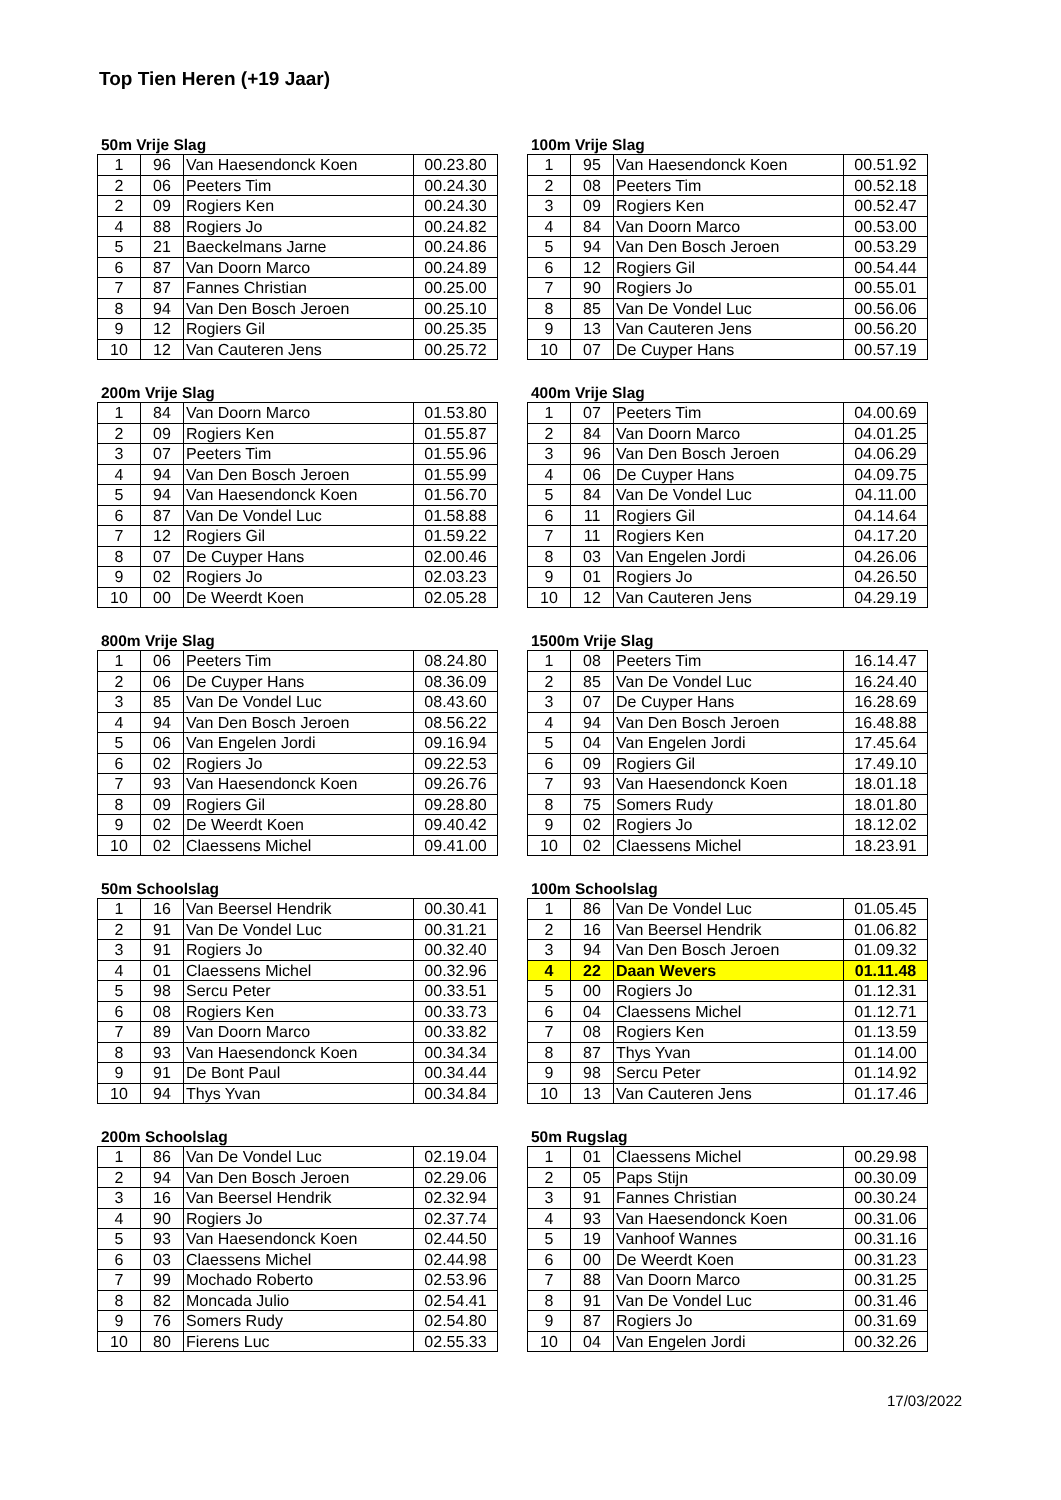Top Tien Heren (+19 Jaar)
50m Vrije Slag
| 1 | 96 | Van Haesendonck Koen | 00.23.80 |
| 2 | 06 | Peeters Tim | 00.24.30 |
| 2 | 09 | Rogiers Ken | 00.24.30 |
| 4 | 88 | Rogiers Jo | 00.24.82 |
| 5 | 21 | Baeckelmans Jarne | 00.24.86 |
| 6 | 87 | Van Doorn Marco | 00.24.89 |
| 7 | 87 | Fannes Christian | 00.25.00 |
| 8 | 94 | Van Den Bosch Jeroen | 00.25.10 |
| 9 | 12 | Rogiers Gil | 00.25.35 |
| 10 | 12 | Van Cauteren Jens | 00.25.72 |
100m Vrije Slag
| 1 | 95 | Van Haesendonck Koen | 00.51.92 |
| 2 | 08 | Peeters Tim | 00.52.18 |
| 3 | 09 | Rogiers Ken | 00.52.47 |
| 4 | 84 | Van Doorn Marco | 00.53.00 |
| 5 | 94 | Van Den Bosch Jeroen | 00.53.29 |
| 6 | 12 | Rogiers Gil | 00.54.44 |
| 7 | 90 | Rogiers Jo | 00.55.01 |
| 8 | 85 | Van De Vondel Luc | 00.56.06 |
| 9 | 13 | Van Cauteren Jens | 00.56.20 |
| 10 | 07 | De Cuyper Hans | 00.57.19 |
200m Vrije Slag
| 1 | 84 | Van Doorn Marco | 01.53.80 |
| 2 | 09 | Rogiers Ken | 01.55.87 |
| 3 | 07 | Peeters Tim | 01.55.96 |
| 4 | 94 | Van Den Bosch Jeroen | 01.55.99 |
| 5 | 94 | Van Haesendonck Koen | 01.56.70 |
| 6 | 87 | Van De Vondel Luc | 01.58.88 |
| 7 | 12 | Rogiers Gil | 01.59.22 |
| 8 | 07 | De Cuyper Hans | 02.00.46 |
| 9 | 02 | Rogiers Jo | 02.03.23 |
| 10 | 00 | De Weerdt Koen | 02.05.28 |
400m Vrije Slag
| 1 | 07 | Peeters Tim | 04.00.69 |
| 2 | 84 | Van Doorn Marco | 04.01.25 |
| 3 | 96 | Van Den Bosch Jeroen | 04.06.29 |
| 4 | 06 | De Cuyper Hans | 04.09.75 |
| 5 | 84 | Van De Vondel Luc | 04.11.00 |
| 6 | 11 | Rogiers Gil | 04.14.64 |
| 7 | 11 | Rogiers Ken | 04.17.20 |
| 8 | 03 | Van Engelen Jordi | 04.26.06 |
| 9 | 01 | Rogiers Jo | 04.26.50 |
| 10 | 12 | Van Cauteren Jens | 04.29.19 |
800m Vrije Slag
| 1 | 06 | Peeters Tim | 08.24.80 |
| 2 | 06 | De Cuyper Hans | 08.36.09 |
| 3 | 85 | Van De Vondel Luc | 08.43.60 |
| 4 | 94 | Van Den Bosch Jeroen | 08.56.22 |
| 5 | 06 | Van Engelen Jordi | 09.16.94 |
| 6 | 02 | Rogiers Jo | 09.22.53 |
| 7 | 93 | Van Haesendonck Koen | 09.26.76 |
| 8 | 09 | Rogiers Gil | 09.28.80 |
| 9 | 02 | De Weerdt Koen | 09.40.42 |
| 10 | 02 | Claessens Michel | 09.41.00 |
1500m Vrije Slag
| 1 | 08 | Peeters Tim | 16.14.47 |
| 2 | 85 | Van De Vondel Luc | 16.24.40 |
| 3 | 07 | De Cuyper Hans | 16.28.69 |
| 4 | 94 | Van Den Bosch Jeroen | 16.48.88 |
| 5 | 04 | Van Engelen Jordi | 17.45.64 |
| 6 | 09 | Rogiers Gil | 17.49.10 |
| 7 | 93 | Van Haesendonck Koen | 18.01.18 |
| 8 | 75 | Somers Rudy | 18.01.80 |
| 9 | 02 | Rogiers Jo | 18.12.02 |
| 10 | 02 | Claessens Michel | 18.23.91 |
50m Schoolslag
| 1 | 16 | Van Beersel Hendrik | 00.30.41 |
| 2 | 91 | Van De Vondel Luc | 00.31.21 |
| 3 | 91 | Rogiers Jo | 00.32.40 |
| 4 | 01 | Claessens Michel | 00.32.96 |
| 5 | 98 | Sercu Peter | 00.33.51 |
| 6 | 08 | Rogiers Ken | 00.33.73 |
| 7 | 89 | Van Doorn Marco | 00.33.82 |
| 8 | 93 | Van Haesendonck Koen | 00.34.34 |
| 9 | 91 | De Bont Paul | 00.34.44 |
| 10 | 94 | Thys Yvan | 00.34.84 |
100m Schoolslag
| 1 | 86 | Van De Vondel Luc | 01.05.45 |
| 2 | 16 | Van Beersel Hendrik | 01.06.82 |
| 3 | 94 | Van Den Bosch Jeroen | 01.09.32 |
| 4 | 22 | Daan Wevers | 01.11.48 |
| 5 | 00 | Rogiers Jo | 01.12.31 |
| 6 | 04 | Claessens Michel | 01.12.71 |
| 7 | 08 | Rogiers Ken | 01.13.59 |
| 8 | 87 | Thys Yvan | 01.14.00 |
| 9 | 98 | Sercu Peter | 01.14.92 |
| 10 | 13 | Van Cauteren Jens | 01.17.46 |
200m Schoolslag
| 1 | 86 | Van De Vondel Luc | 02.19.04 |
| 2 | 94 | Van Den Bosch Jeroen | 02.29.06 |
| 3 | 16 | Van Beersel Hendrik | 02.32.94 |
| 4 | 90 | Rogiers Jo | 02.37.74 |
| 5 | 93 | Van Haesendonck Koen | 02.44.50 |
| 6 | 03 | Claessens Michel | 02.44.98 |
| 7 | 99 | Mochado Roberto | 02.53.96 |
| 8 | 82 | Moncada Julio | 02.54.41 |
| 9 | 76 | Somers Rudy | 02.54.80 |
| 10 | 80 | Fierens Luc | 02.55.33 |
50m Rugslag
| 1 | 01 | Claessens Michel | 00.29.98 |
| 2 | 05 | Paps Stijn | 00.30.09 |
| 3 | 91 | Fannes Christian | 00.30.24 |
| 4 | 93 | Van Haesendonck Koen | 00.31.06 |
| 5 | 19 | Vanhoof Wannes | 00.31.16 |
| 6 | 00 | De Weerdt Koen | 00.31.23 |
| 7 | 88 | Van Doorn Marco | 00.31.25 |
| 8 | 91 | Van De Vondel Luc | 00.31.46 |
| 9 | 87 | Rogiers Jo | 00.31.69 |
| 10 | 04 | Van Engelen Jordi | 00.32.26 |
17/03/2022